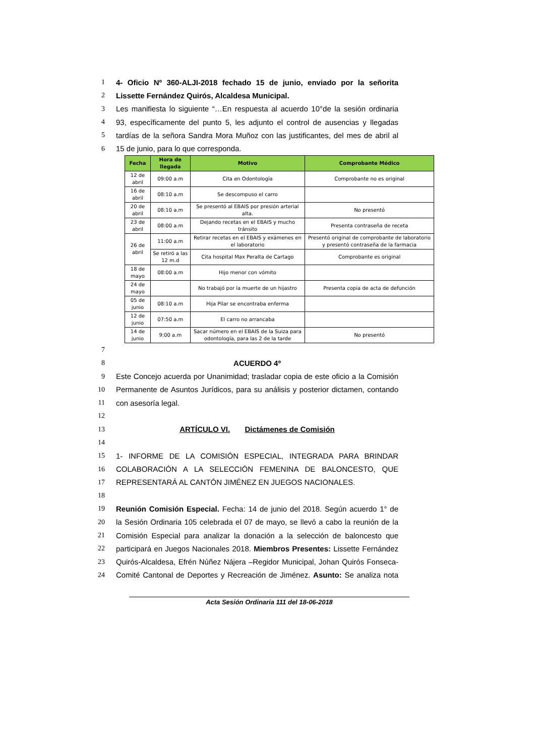1 4- Oficio Nº 360-ALJI-2018 fechado 15 de junio, enviado por la señorita
2 Lissette Fernández Quirós, Alcaldesa Municipal.
3 Les manifiesta lo siguiente “…En respuesta al acuerdo 10°de la sesión ordinaria
4 93, específicamente del punto 5, les adjunto el control de ausencias y llegadas
5 tardías de la señora Sandra Mora Muñoz con las justificantes, del mes de abril al
6 15 de junio, para lo que corresponda.
| Fecha | Hora de llegada | Motivo | Comprobante Médico |
| --- | --- | --- | --- |
| 12 de abril | 09:00 a.m | Cita en Odontología | Comprobante no es original |
| 16 de abril | 08:10 a.m | Se descompuso el carro | |
| 20 de abril | 08:10 a.m | Se presentó al EBAIS por presión arterial alta. | No presentó |
| 23 de abril | 08:00 a.m | Dejando recetas en el EBAIS y mucho tránsito | Presenta contraseña de receta |
| 26 de abril | 11:00 a.m | Retirar recetas en el EBAIS y exámenes en el laboratorio | Presentó original de comprobante de laboratorio y presentó contraseña de la farmacia |
| | Se retiró a las 12 m.d | Cita hospital Max Peralta de Cartago | Comprobante es original |
| 18 de mayo | 08:00 a.m | Hijo menor con vómito | |
| 24 de mayo | | No trabajó por la muerte de un hijastro | Presenta copia de acta de defunción |
| 05 de junio | 08:10 a.m | Hija Pilar se encontraba enferma | |
| 12 de junio | 07:50 a.m | El carro no arrancaba | |
| 14 de junio | 9:00 a.m | Sacar número en el EBAIS de la Suiza para odontología, para las 2 de la tarde | No presentó |
7
8 ACUERDO 4º
9 Este Concejo acuerda por Unanimidad; trasladar copia de este oficio a la Comisión
10 Permanente de Asuntos Jurídicos, para su análisis y posterior dictamen, contando
11 con asesoría legal.
12
13 ARTÍCULO VI. Dictámenes de Comisión
14
15 1- INFORME DE LA COMISIÓN ESPECIAL, INTEGRADA PARA BRINDAR
16 COLABORACIÓN A LA SELECCIÓN FEMENINA DE BALONCESTO, QUE
17 REPRESENTARÁ AL CANTÓN JIMÉNEZ EN JUEGOS NACIONALES.
18
19 Reunión Comisión Especial. Fecha: 14 de junio del 2018. Según acuerdo 1° de
20 la Sesión Ordinaria 105 celebrada el 07 de mayo, se llevó a cabo la reunión de la
21 Comisión Especial para analizar la donación a la selección de baloncesto que
22 participará en Juegos Nacionales 2018. Miembros Presentes: Lissette Fernández
23 Quirós-Alcaldesa, Efrén Núñez Nájera –Regidor Municipal, Johan Quirós Fonseca-
24 Comité Cantonal de Deportes y Recreación de Jiménez. Asunto: Se analiza nota
Acta Sesión Ordinaria 111 del 18-06-2018